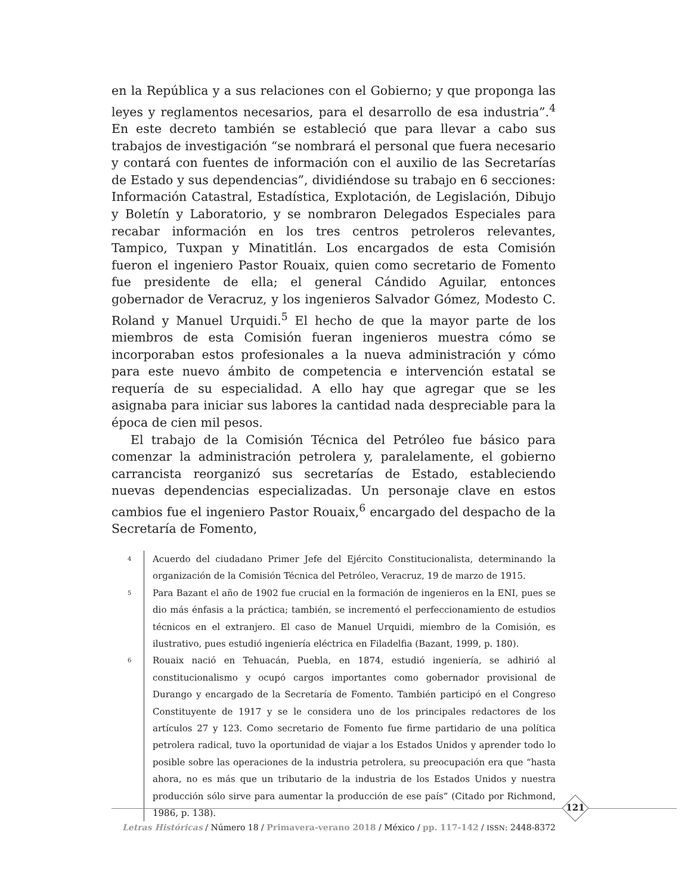en la República y a sus relaciones con el Gobierno; y que proponga las leyes y reglamentos necesarios, para el desarrollo de esa industria”.<sup>4</sup> En este decreto también se estableció que para llevar a cabo sus trabajos de investigación “se nombrará el personal que fuera necesario y contará con fuentes de información con el auxilio de las Secretarías de Estado y sus dependencias”, dividiéndose su trabajo en 6 secciones: Información Catastral, Estadística, Explotación, de Legislación, Dibujo y Boletín y Laboratorio, y se nombraron Delegados Especiales para recabar información en los tres centros petroleros relevantes, Tampico, Tuxpan y Minatitlán. Los encargados de esta Comisión fueron el ingeniero Pastor Rouaix, quien como secretario de Fomento fue presidente de ella; el general Cándido Aguilar, entonces gobernador de Veracruz, y los ingenieros Salvador Gómez, Modesto C. Roland y Manuel Urquidi.<sup>5</sup> El hecho de que la mayor parte de los miembros de esta Comisión fueran ingenieros muestra cómo se incorporaban estos profesionales a la nueva administración y cómo para este nuevo ámbito de competencia e intervención estatal se requería de su especialidad. A ello hay que agregar que se les asignaba para iniciar sus labores la cantidad nada despreciable para la época de cien mil pesos.
El trabajo de la Comisión Técnica del Petróleo fue básico para comenzar la administración petrolera y, paralelamente, el gobierno carrancista reorganizó sus secretarías de Estado, estableciendo nuevas dependencias especializadas. Un personaje clave en estos cambios fue el ingeniero Pastor Rouaix,<sup>6</sup> encargado del despacho de la Secretaría de Fomento,
4 Acuerdo del ciudadano Primer Jefe del Ejército Constitucionalista, determinando la organización de la Comisión Técnica del Petróleo, Veracruz, 19 de marzo de 1915.
5 Para Bazant el año de 1902 fue crucial en la formación de ingenieros en la ENI, pues se dio más énfasis a la práctica; también, se incrementó el perfeccionamiento de estudios técnicos en el extranjero. El caso de Manuel Urquidi, miembro de la Comisión, es ilustrativo, pues estudió ingeniería eléctrica en Filadelfia (Bazant, 1999, p. 180).
6 Rouaix nació en Tehuacán, Puebla, en 1874, estudió ingeniería, se adhirió al constitucionalismo y ocupó cargos importantes como gobernador provisional de Durango y encargado de la Secretaría de Fomento. También participó en el Congreso Constituyente de 1917 y se le considera uno de los principales redactores de los artículos 27 y 123. Como secretario de Fomento fue firme partidario de una política petrolera radical, tuvo la oportunidad de viajar a los Estados Unidos y aprender todo lo posible sobre las operaciones de la industria petrolera, su preocupación era que “hasta ahora, no es más que un tributario de la industria de los Estados Unidos y nuestra producción sólo sirve para aumentar la producción de ese país” (Citado por Richmond, 1986, p. 138).
121
Letras Históricas / Número 18 / Primavera-verano 2018 / México / pp. 117-142 / ISSN: 2448-8372